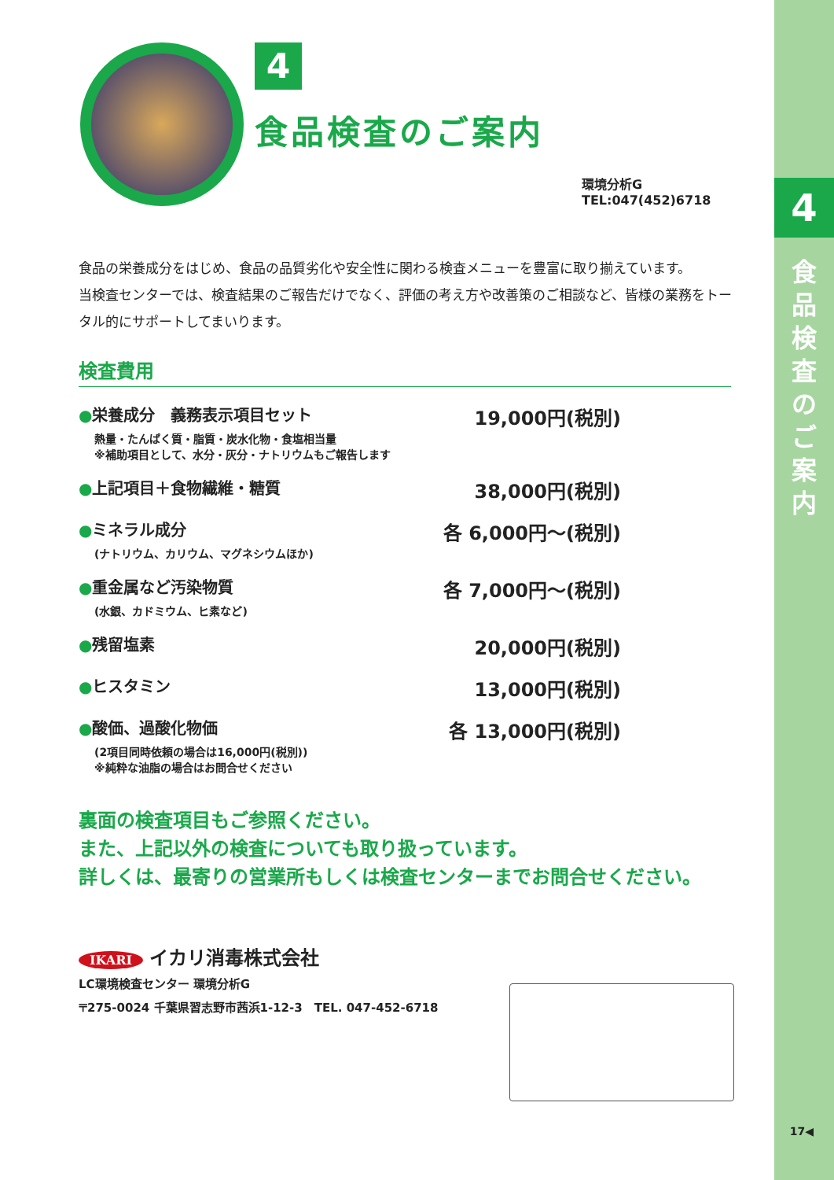4
食品検査のご案内
17◀
4
食品検査のご案内
環境分析G
TEL:047(452)6718
食品の栄養成分をはじめ、食品の品質劣化や安全性に関わる検査メニューを豊富に取り揃えています。
当検査センターでは、検査結果のご報告だけでなく、評価の考え方や改善策のご相談など、皆様の業務をトータル的にサポートしてまいります。
検査費用
●栄養成分　義務表示項目セット 19,000円(税別)
熱量・たんぱく質・脂質・炭水化物・食塩相当量
※補助項目として、水分・灰分・ナトリウムもご報告します
●上記項目＋食物繊維・糖質 38,000円(税別)
●ミネラル成分 各 6,000円～(税別)
(ナトリウム、カリウム、マグネシウムほか)
●重金属など汚染物質 各 7,000円～(税別)
(水銀、カドミウム、ヒ素など)
●残留塩素 20,000円(税別)
●ヒスタミン 13,000円(税別)
●酸価、過酸化物価 各 13,000円(税別)
(2項目同時依頼の場合は16,000円(税別))
※純粋な油脂の場合はお問合せください
裏面の検査項目もご参照ください。
また、上記以外の検査についても取り扱っています。
詳しくは、最寄りの営業所もしくは検査センターまでお問合せください。
IKARI イカリ消毒株式会社
LC環境検査センター 環境分析G
〒275-0024 千葉県習志野市茜浜1-12-3　TEL. 047-452-6718